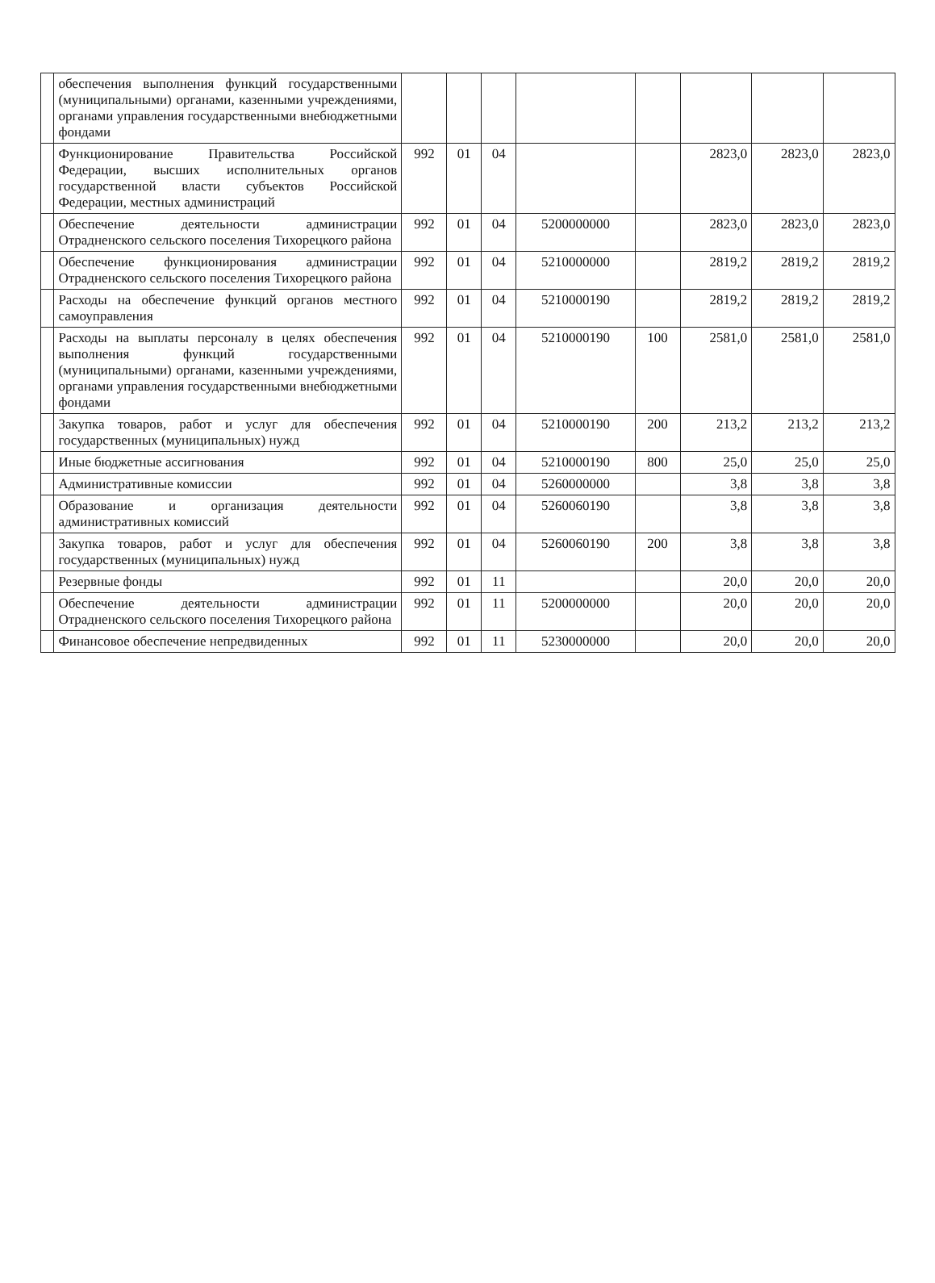| | обеспечения выполнения функций государственными (муниципальными) органами, казенными учреждениями, органами управления государственными внебюджетными фондами | | | | | | | | |
| | Функционирование Правительства Российской Федерации, высших исполнительных органов государственной власти субъектов Российской Федерации, местных администраций | 992 | 01 | 04 | | | 2823,0 | 2823,0 | 2823,0 |
| | Обеспечение деятельности администрации Отрадненского сельского поселения Тихорецкого района | 992 | 01 | 04 | 5200000000 | | 2823,0 | 2823,0 | 2823,0 |
| | Обеспечение функционирования администрации Отрадненского сельского поселения Тихорецкого района | 992 | 01 | 04 | 5210000000 | | 2819,2 | 2819,2 | 2819,2 |
| | Расходы на обеспечение функций органов местного самоуправления | 992 | 01 | 04 | 5210000190 | | 2819,2 | 2819,2 | 2819,2 |
| | Расходы на выплаты персоналу в целях обеспечения выполнения функций государственными (муниципальными) органами, казенными учреждениями, органами управления государственными внебюджетными фондами | 992 | 01 | 04 | 5210000190 | 100 | 2581,0 | 2581,0 | 2581,0 |
| | Закупка товаров, работ и услуг для обеспечения государственных (муниципальных) нужд | 992 | 01 | 04 | 5210000190 | 200 | 213,2 | 213,2 | 213,2 |
| | Иные бюджетные ассигнования | 992 | 01 | 04 | 5210000190 | 800 | 25,0 | 25,0 | 25,0 |
| | Административные комиссии | 992 | 01 | 04 | 5260000000 | | 3,8 | 3,8 | 3,8 |
| | Образование и организация деятельности административных комиссий | 992 | 01 | 04 | 5260060190 | | 3,8 | 3,8 | 3,8 |
| | Закупка товаров, работ и услуг для обеспечения государственных (муниципальных) нужд | 992 | 01 | 04 | 5260060190 | 200 | 3,8 | 3,8 | 3,8 |
| | Резервные фонды | 992 | 01 | 11 | | | 20,0 | 20,0 | 20,0 |
| | Обеспечение деятельности администрации Отрадненского сельского поселения Тихорецкого района | 992 | 01 | 11 | 5200000000 | | 20,0 | 20,0 | 20,0 |
| | Финансовое обеспечение непредвиденных | 992 | 01 | 11 | 5230000000 | | 20,0 | 20,0 | 20,0 |